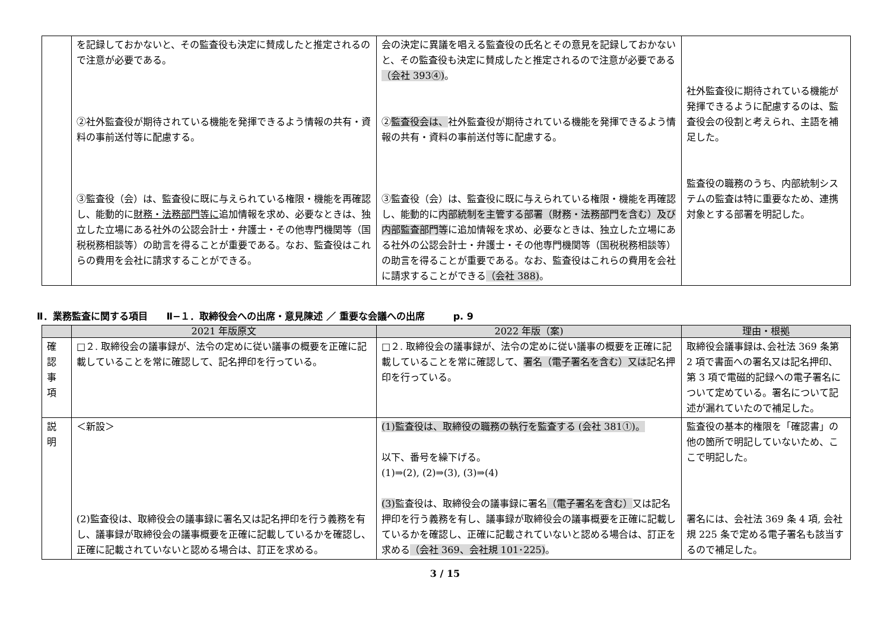| | を記録しておかないと、その監査役も決定に賛成したと推定されるので注意が必要である。 ②社外監査役が期待されている機能を発揮できるよう情報の共有・資料の事前送付等に配慮する。 ③監査役（会）は、監査役に既に与えられている権限・機能を再確認し、能動的に 財務・法務部門等に 追加情報を求め、必要なときは、独立した立場にある社外の公認会計士・弁護士・その他専門機関等（国税税務相談等）の助言を得ることが重要である。なお、監査役はこれらの費用を会社に請求することができる。 | 会の決定に異議を唱える監査役の氏名とその意見を記録しておかないと、その監査役も決定に賛成したと推定されるので注意が必要である （会社 393④) 。 ② 監査役会は、 社外監査役が期待されている機能を発揮できるよう情報の共有・資料の事前送付等に配慮する。 ③監査役（会）は、監査役に既に与えられている権限・機能を再確認し、能動的に 内部統制を主管する部署（財務・法務部門を含む）及び内部監査部門等 に追加情報を求め、必要なときは、独立した立場にある社外の公認会計士・弁護士・その他専門機関等（国税税務相談等）の助言を得ることが重要である。なお、監査役はこれらの費用を会社に請求することができる （会社 388) 。 | 社外監査役に期待されている機能が発揮できるように配慮するのは、監査役会の役割と考えられ、主語を補足した。 監査役の職務のうち、内部統制システムの監査は特に重要なため、連携対象とする部署を明記した。 |
Ⅱ．業務監査に関する項目　　Ⅱ−１．取締役会への出席・意見陳述 ／ 重要な会議への出席　　　p. 9
| | 2021 年版原文 | 2022 年版（案) | 理由・根拠 |
| --- | --- | --- | --- |
| 確 認 事 項 | □２. 取締役会の議事録が、法令の定めに従い議事の概要を正確に記載していることを常に確認して、記名押印を行っている。 | □２. 取締役会の議事録が、法令の定めに従い議事の概要を正確に記載していることを常に確認して、 署名（電子署名を含む）又は 記名押印を行っている。 | 取締役会議事録は､会社法 369 条第 2 項で書面への署名又は記名押印、第 3 項で電磁的記録への電子署名について定めている。署名について記述が漏れていたので補足した。 |
| 説 明 | ＜新設＞ (2)監査役は、取締役会の議事録に署名又は記名押印を行う義務を有し、議事録が取締役会の議事概要を正確に記載しているかを確認し、正確に記載されていないと認める場合は、訂正を求める。 | (1)監査役は、取締役の職務の執行を監査する (会社 381①)。 以下、番号を繰下げる。 (1)⇒(2), (2)⇒(3), (3)⇒(4) (3) 監査役は、取締役会の議事録に署名 （電子署名を含む） 又は記名押印を行う義務を有し、議事録が取締役会の議事概要を正確に記載しているかを確認し、正確に記載されていないと認める場合は、訂正を求める （会社 369、会社規 101･225) 。 | 監査役の基本的権限を「確認書」の他の箇所で明記していないため、ここで明記した。 署名には、会社法 369 条 4 項, 会社規 225 条で定める電子署名も該当するので補足した。 |
3 / 15